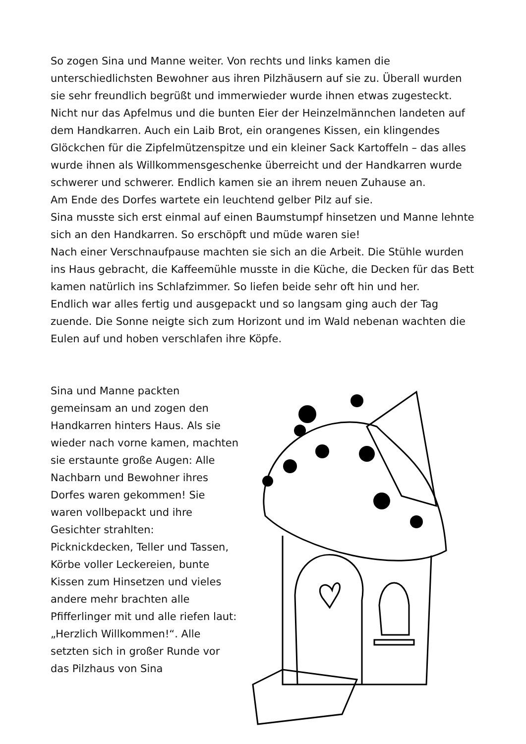So zogen Sina und Manne weiter. Von rechts und links kamen die unterschiedlichsten Bewohner aus ihren Pilzhäusern auf sie zu. Überall wurden sie sehr freundlich begrüßt und immerwieder wurde ihnen etwas zugesteckt. Nicht nur das Apfelmus und die bunten Eier der Heinzelmännchen landeten auf dem Handkarren. Auch ein Laib Brot, ein orangenes Kissen, ein klingendes Glöckchen für die Zipfelmützenspitze und ein kleiner Sack Kartoffeln – das alles wurde ihnen als Willkommensgeschenke überreicht und der Handkarren wurde schwerer und schwerer. Endlich kamen sie an ihrem neuen Zuhause an.
Am Ende des Dorfes wartete ein leuchtend gelber Pilz auf sie.
Sina musste sich erst einmal auf einen Baumstumpf hinsetzen und Manne lehnte sich an den Handkarren. So erschöpft und müde waren sie!
Nach einer Verschnaufpause machten sie sich an die Arbeit. Die Stühle wurden ins Haus gebracht, die Kaffeemühle musste in die Küche, die Decken für das Bett kamen natürlich ins Schlafzimmer. So liefen beide sehr oft hin und her.
Endlich war alles fertig und ausgepackt und so langsam ging auch der Tag zuende. Die Sonne neigte sich zum Horizont und im Wald nebenan wachten die Eulen auf und hoben verschlafen ihre Köpfe.
Sina und Manne packten gemeinsam an und zogen den Handkarren hinters Haus. Als sie wieder nach vorne kamen, machten sie erstaunte große Augen: Alle Nachbarn und Bewohner ihres Dorfes waren gekommen! Sie waren vollbepackt und ihre Gesichter strahlten: Picknickdecken, Teller und Tassen, Körbe voller Leckereien, bunte Kissen zum Hinsetzen und vieles andere mehr brachten alle Pfifferlinger mit und alle riefen laut: „Herzlich Willkommen!“. Alle setzten sich in großer Runde vor das Pilzhaus von Sina